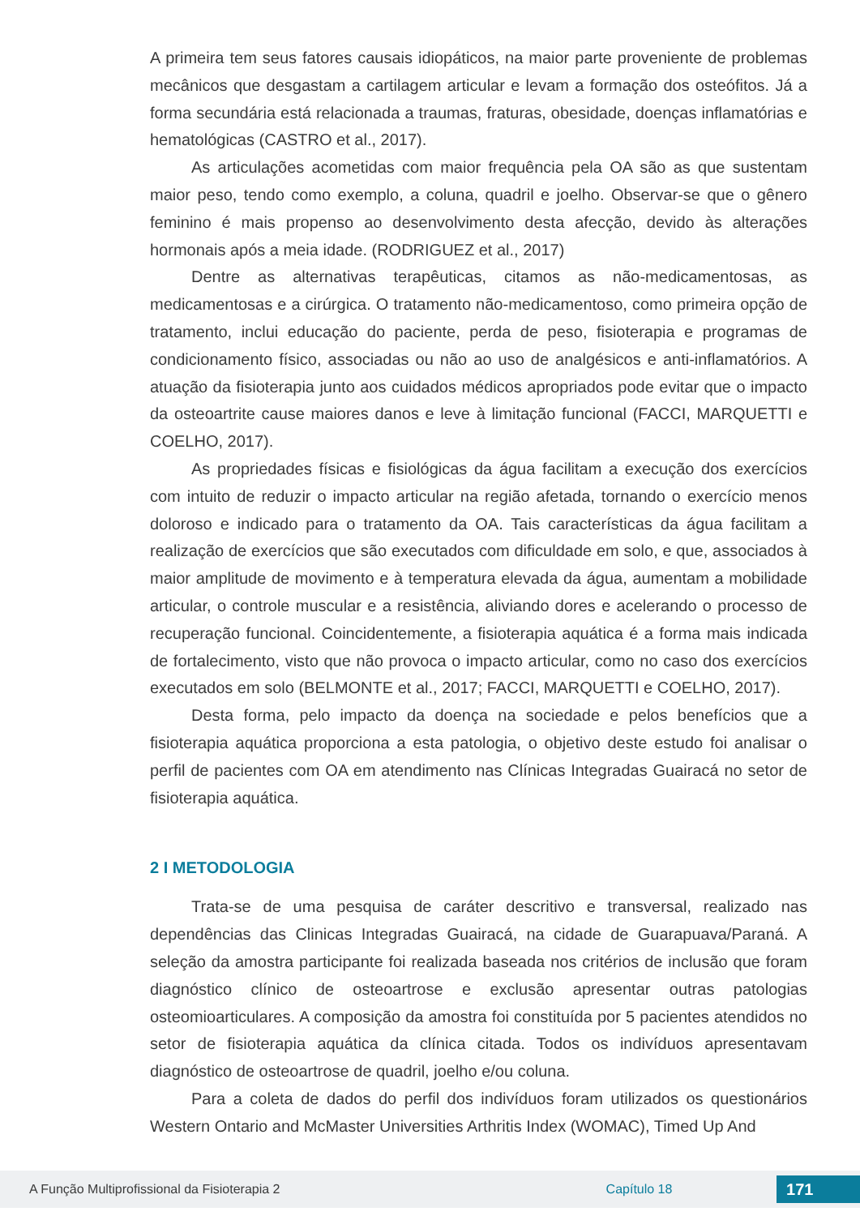A primeira tem seus fatores causais idiopáticos, na maior parte proveniente de problemas mecânicos que desgastam a cartilagem articular e levam a formação dos osteófitos. Já a forma secundária está relacionada a traumas, fraturas, obesidade, doenças inflamatórias e hematológicas (CASTRO et al., 2017).
As articulações acometidas com maior frequência pela OA são as que sustentam maior peso, tendo como exemplo, a coluna, quadril e joelho. Observar-se que o gênero feminino é mais propenso ao desenvolvimento desta afecção, devido às alterações hormonais após a meia idade. (RODRIGUEZ et al., 2017)
Dentre as alternativas terapêuticas, citamos as não-medicamentosas, as medicamentosas e a cirúrgica. O tratamento não-medicamentoso, como primeira opção de tratamento, inclui educação do paciente, perda de peso, fisioterapia e programas de condicionamento físico, associadas ou não ao uso de analgésicos e anti-inflamatórios. A atuação da fisioterapia junto aos cuidados médicos apropriados pode evitar que o impacto da osteoartrite cause maiores danos e leve à limitação funcional (FACCI, MARQUETTI e COELHO, 2017).
As propriedades físicas e fisiológicas da água facilitam a execução dos exercícios com intuito de reduzir o impacto articular na região afetada, tornando o exercício menos doloroso e indicado para o tratamento da OA. Tais características da água facilitam a realização de exercícios que são executados com dificuldade em solo, e que, associados à maior amplitude de movimento e à temperatura elevada da água, aumentam a mobilidade articular, o controle muscular e a resistência, aliviando dores e acelerando o processo de recuperação funcional. Coincidentemente, a fisioterapia aquática é a forma mais indicada de fortalecimento, visto que não provoca o impacto articular, como no caso dos exercícios executados em solo (BELMONTE et al., 2017; FACCI, MARQUETTI e COELHO, 2017).
Desta forma, pelo impacto da doença na sociedade e pelos benefícios que a fisioterapia aquática proporciona a esta patologia, o objetivo deste estudo foi analisar o perfil de pacientes com OA em atendimento nas Clínicas Integradas Guairacá no setor de fisioterapia aquática.
2 I METODOLOGIA
Trata-se de uma pesquisa de caráter descritivo e transversal, realizado nas dependências das Clinicas Integradas Guairacá, na cidade de Guarapuava/Paraná. A seleção da amostra participante foi realizada baseada nos critérios de inclusão que foram diagnóstico clínico de osteoartrose e exclusão apresentar outras patologias osteomioarticulares. A composição da amostra foi constituída por 5 pacientes atendidos no setor de fisioterapia aquática da clínica citada. Todos os indivíduos apresentavam diagnóstico de osteoartrose de quadril, joelho e/ou coluna.
Para a coleta de dados do perfil dos indivíduos foram utilizados os questionários Western Ontario and McMaster Universities Arthritis Index (WOMAC), Timed Up And
A Função Multiprofissional da Fisioterapia 2 Capítulo 18 171